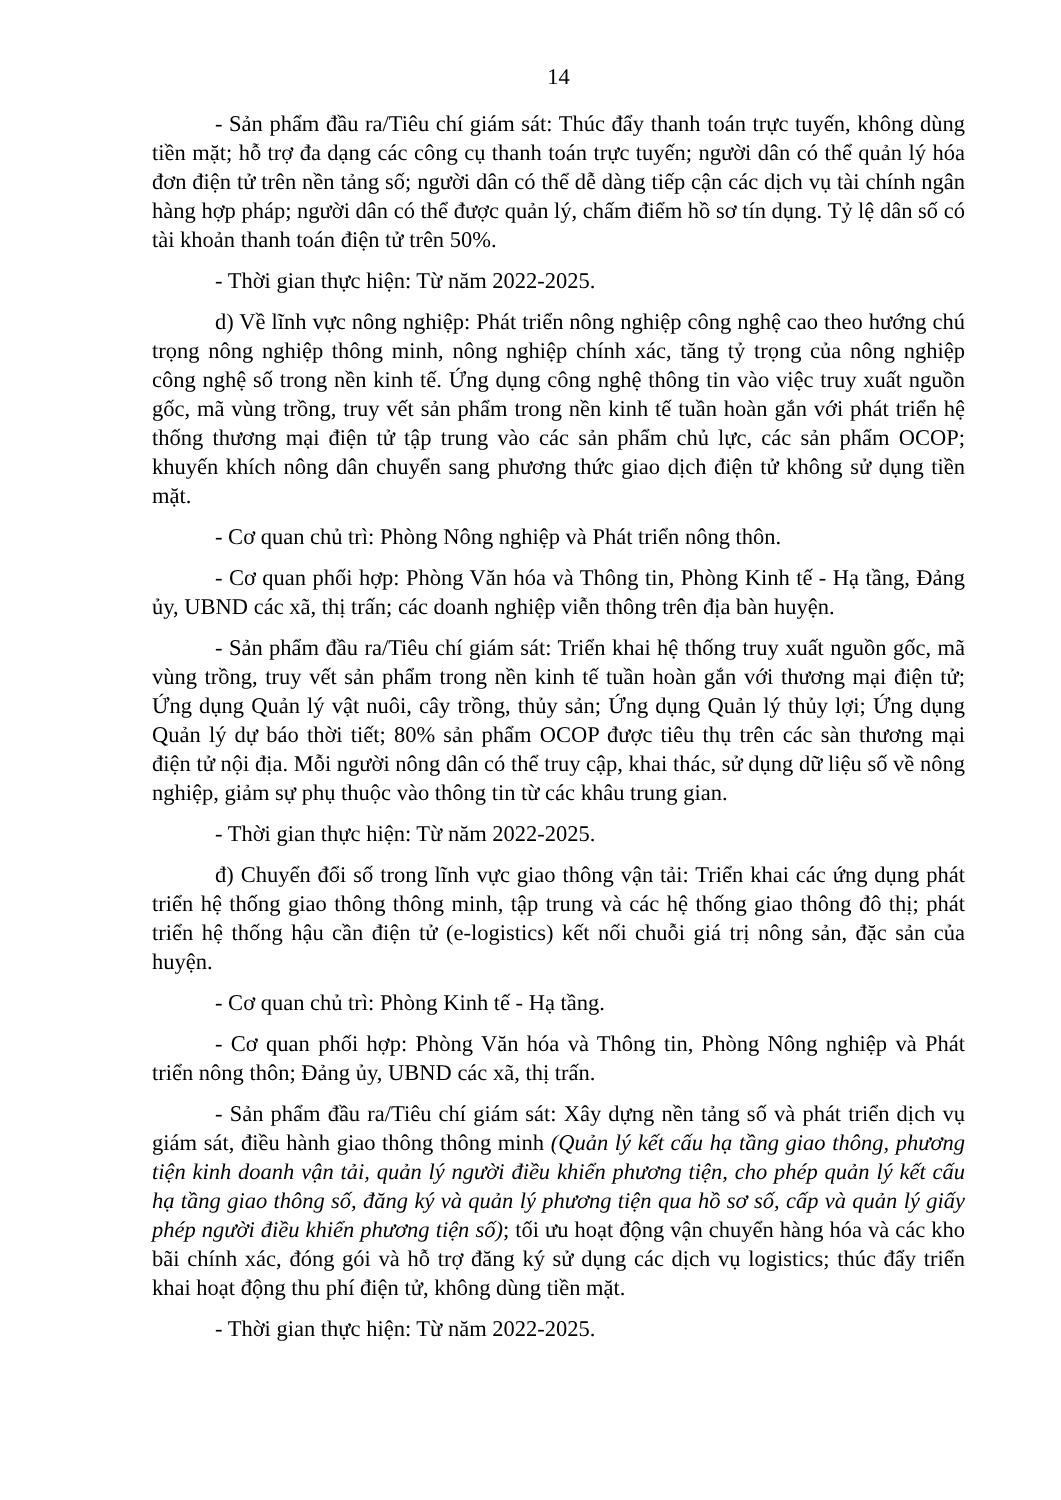14
- Sản phẩm đầu ra/Tiêu chí giám sát: Thúc đẩy thanh toán trực tuyến, không dùng tiền mặt; hỗ trợ đa dạng các công cụ thanh toán trực tuyến; người dân có thể quản lý hóa đơn điện tử trên nền tảng số; người dân có thể dễ dàng tiếp cận các dịch vụ tài chính ngân hàng hợp pháp; người dân có thể được quản lý, chấm điểm hồ sơ tín dụng. Tỷ lệ dân số có tài khoản thanh toán điện tử trên 50%.
- Thời gian thực hiện: Từ năm 2022-2025.
d) Về lĩnh vực nông nghiệp: Phát triển nông nghiệp công nghệ cao theo hướng chú trọng nông nghiệp thông minh, nông nghiệp chính xác, tăng tỷ trọng của nông nghiệp công nghệ số trong nền kinh tế. Ứng dụng công nghệ thông tin vào việc truy xuất nguồn gốc, mã vùng trồng, truy vết sản phẩm trong nền kinh tế tuần hoàn gắn với phát triển hệ thống thương mại điện tử tập trung vào các sản phẩm chủ lực, các sản phẩm OCOP; khuyến khích nông dân chuyển sang phương thức giao dịch điện tử không sử dụng tiền mặt.
- Cơ quan chủ trì: Phòng Nông nghiệp và Phát triển nông thôn.
- Cơ quan phối hợp: Phòng Văn hóa và Thông tin, Phòng Kinh tế - Hạ tầng, Đảng ủy, UBND các xã, thị trấn; các doanh nghiệp viễn thông trên địa bàn huyện.
- Sản phẩm đầu ra/Tiêu chí giám sát: Triển khai hệ thống truy xuất nguồn gốc, mã vùng trồng, truy vết sản phẩm trong nền kinh tế tuần hoàn gắn với thương mại điện tử; Ứng dụng Quản lý vật nuôi, cây trồng, thủy sản; Ứng dụng Quản lý thủy lợi; Ứng dụng Quản lý dự báo thời tiết; 80% sản phẩm OCOP được tiêu thụ trên các sàn thương mại điện tử nội địa. Mỗi người nông dân có thể truy cập, khai thác, sử dụng dữ liệu số về nông nghiệp, giảm sự phụ thuộc vào thông tin từ các khâu trung gian.
- Thời gian thực hiện: Từ năm 2022-2025.
đ) Chuyển đổi số trong lĩnh vực giao thông vận tải: Triển khai các ứng dụng phát triển hệ thống giao thông thông minh, tập trung và các hệ thống giao thông đô thị; phát triển hệ thống hậu cần điện tử (e-logistics) kết nối chuỗi giá trị nông sản, đặc sản của huyện.
- Cơ quan chủ trì: Phòng Kinh tế - Hạ tầng.
- Cơ quan phối hợp: Phòng Văn hóa và Thông tin, Phòng Nông nghiệp và Phát triển nông thôn; Đảng ủy, UBND các xã, thị trấn.
- Sản phẩm đầu ra/Tiêu chí giám sát: Xây dựng nền tảng số và phát triển dịch vụ giám sát, điều hành giao thông thông minh (Quản lý kết cấu hạ tầng giao thông, phương tiện kinh doanh vận tải, quản lý người điều khiển phương tiện, cho phép quản lý kết cấu hạ tầng giao thông số, đăng ký và quản lý phương tiện qua hồ sơ số, cấp và quản lý giấy phép người điều khiển phương tiện số); tối ưu hoạt động vận chuyển hàng hóa và các kho bãi chính xác, đóng gói và hỗ trợ đăng ký sử dụng các dịch vụ logistics; thúc đẩy triển khai hoạt động thu phí điện tử, không dùng tiền mặt.
- Thời gian thực hiện: Từ năm 2022-2025.